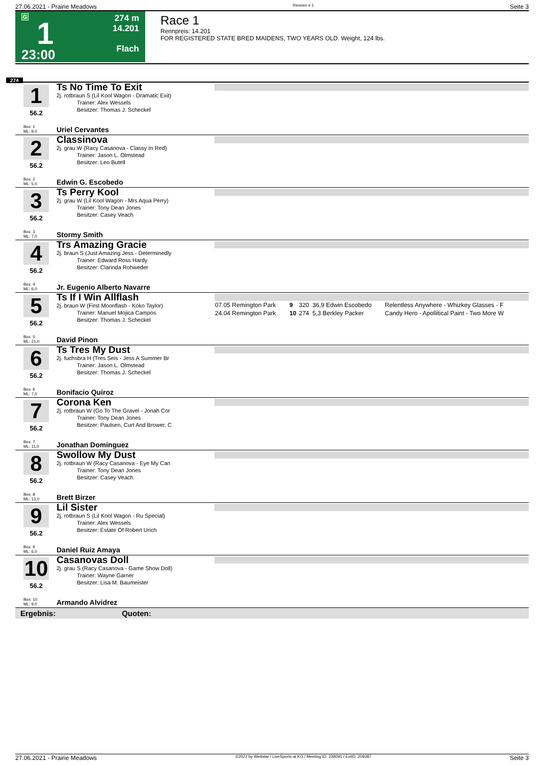27.06.2021 - Prairie Meadows Rennen # 1 Seite 3
G
1
23:00
274 m
14.201
Flach
Race 1
Rennpreis: 14.201
FOR REGISTERED STATE BRED MAIDENS, TWO YEARS OLD. Weight, 124 lbs.
274
1
56.2
Ts No Time To Exit
2j. rotbraun S (Lil Kool Wagon - Dramatic Exit)
Trainer: Alex Wessels
Besitzer: Thomas J. Scheckel
Box: 1
ML: 9,0
Uriel Cervantes
2
56.2
Classinova
2j. grau W (Racy Casanova - Classy In Red)
Trainer: Jason L. Olmstead
Besitzer: Leo Butell
Box: 2
ML: 5,0
Edwin G. Escobedo
3
56.2
Ts Perry Kool
2j. grau W (Lil Kool Wagon - Mrs Aqua Perry)
Trainer: Tony Dean Jones
Besitzer: Casey Veach
Box: 3
ML: 7,0
Stormy Smith
4
56.2
Trs Amazing Gracie
2j. braun S (Just Amazing Jess - Determinedly
Trainer: Edward Ross Hardy
Besitzer: Clarinda Rohweder
Box: 4
ML: 6,0
Jr. Eugenio Alberto Navarre
5
56.2
Ts If I Win Allflash
2j. braun W (First Moonflash - Koko Taylor)
Trainer: Manuel Mojica Campos
Besitzer: Thomas J. Scheckel
| 07.05 Remington Park | 9 | 320 | 36,9 Edwin Escobedo | Relentless Anywhere - Whizkey Glasses - F |
| 24.04 Remington Park | 10 | 274 | 5,3 Berkley Packer | Candy Hero - Apollitical Paint - Two More W |
Box: 5
ML: 21,0
David Pinon
6
56.2
Ts Tres My Dust
2j. fuchsbra H (Tres Seis - Jess A Summer Br
Trainer: Jason L. Olmstead
Besitzer: Thomas J. Scheckel
Box: 6
ML: 7,0
Bonifacio Quiroz
7
56.2
Corona Ken
2j. rotbraun W (Go To The Gravel - Jonah Cor
Trainer: Tony Dean Jones
Besitzer: Paulsen, Curt And Brower, C
Box: 7
ML: 11,0
Jonathan Dominguez
8
56.2
Swollow My Dust
2j. rotbraun W (Racy Casanova - Eye My Can
Trainer: Tony Dean Jones
Besitzer: Casey Veach
Box: 8
ML: 13,0
Brett Birzer
9
56.2
Lil Sister
2j. rotbraun S (Lil Kool Wagon - Ru Special)
Trainer: Alex Wessels
Besitzer: Estate Of Robert Urich
Box: 9
ML: 6,0
Daniel Ruiz Amaya
10
56.2
Casanovas Doll
2j. grau S (Racy Casanova - Game Show Doll)
Trainer: Wayne Garner
Besitzer: Lisa M. Baumeister
Box: 10
ML: 9,0
Armando Alvidrez
Ergebnis: Quoten:
27.06.2021 - Prairie Meadows ©2021 by Wettstar / LiveSports.at KG / Meeting ID: 238091 / ExtID: 209287 Seite 3